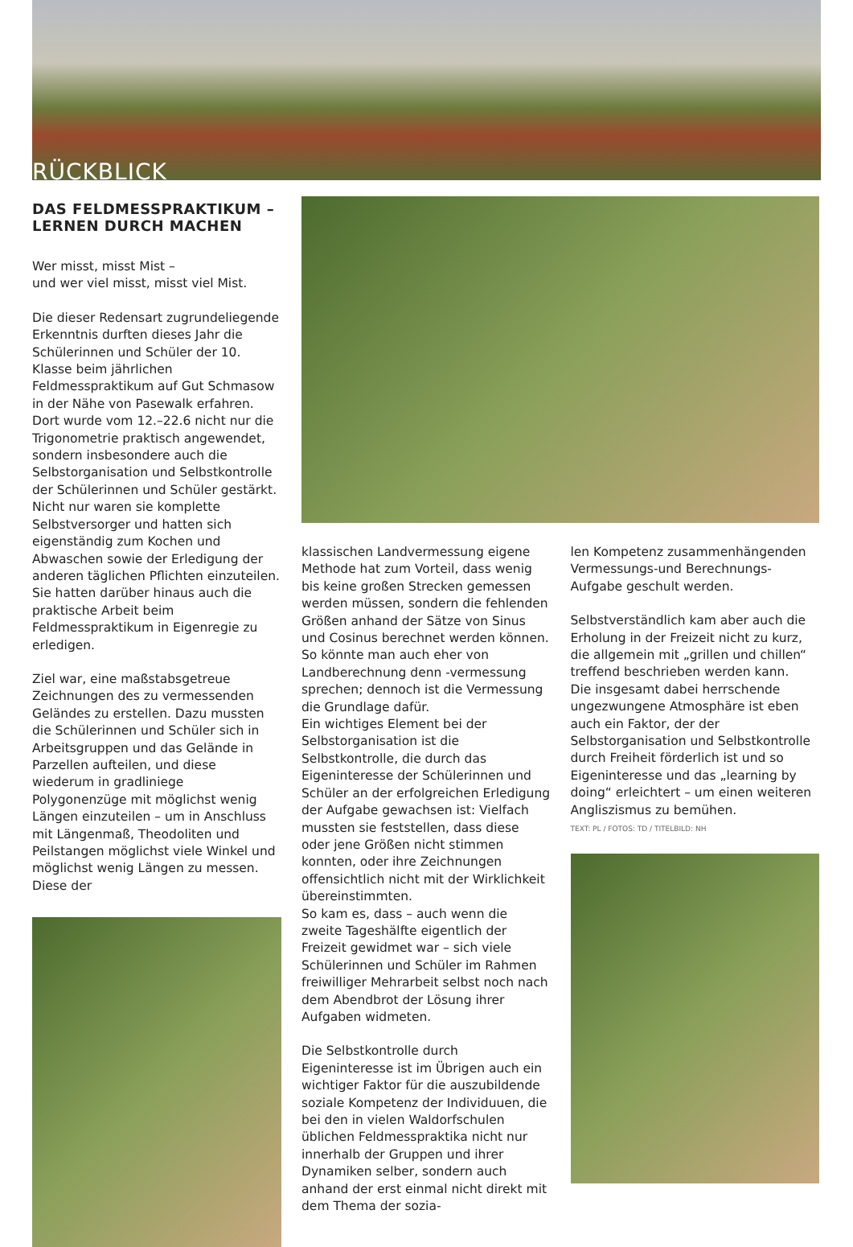RÜCKBLICK
DAS FELDMESSPRAKTIKUM –
LERNEN DURCH MACHEN
Wer misst, misst Mist –
und wer viel misst, misst viel Mist.
Die dieser Redensart zugrundeliegende Erkenntnis durften dieses Jahr die Schülerinnen und Schüler der 10. Klasse beim jährlichen Feldmesspraktikum auf Gut Schmasow in der Nähe von Pasewalk erfahren. Dort wurde vom 12.–22.6 nicht nur die Trigonometrie praktisch angewendet, sondern insbesondere auch die Selbstorganisation und Selbstkontrolle der Schülerinnen und Schüler gestärkt. Nicht nur waren sie komplette Selbstversorger und hatten sich eigenständig zum Kochen und Abwaschen sowie der Erledigung der anderen täglichen Pflichten einzuteilen. Sie hatten darüber hinaus auch die praktische Arbeit beim Feldmesspraktikum in Eigenregie zu erledigen.
Ziel war, eine maßstabsgetreue Zeichnungen des zu vermessenden Geländes zu erstellen. Dazu mussten die Schülerinnen und Schüler sich in Arbeitsgruppen und das Gelände in Parzellen aufteilen, und diese wiederum in gradliniege Polygonenzüge mit möglichst wenig Längen einzuteilen – um in Anschluss mit Längenmaß, Theodoliten und Peilstangen möglichst viele Winkel und möglichst wenig Längen zu messen. Diese der
klassischen Landvermessung eigene Methode hat zum Vorteil, dass wenig bis keine großen Strecken gemessen werden müssen, sondern die fehlenden Größen anhand der Sätze von Sinus und Cosinus berechnet werden können. So könnte man auch eher von Landberechnung denn -vermessung sprechen; dennoch ist die Vermessung die Grundlage dafür.
Ein wichtiges Element bei der Selbstorganisation ist die Selbstkontrolle, die durch das Eigeninteresse der Schülerinnen und Schüler an der erfolgreichen Erledigung der Aufgabe gewachsen ist: Vielfach mussten sie feststellen, dass diese oder jene Größen nicht stimmen konnten, oder ihre Zeichnungen offensichtlich nicht mit der Wirklichkeit übereinstimmten.
So kam es, dass – auch wenn die zweite Tageshälfte eigentlich der Freizeit gewidmet war – sich viele Schülerinnen und Schüler im Rahmen freiwilliger Mehrarbeit selbst noch nach dem Abendbrot der Lösung ihrer Aufgaben widmeten.
Die Selbstkontrolle durch Eigeninteresse ist im Übrigen auch ein wichtiger Faktor für die auszubildende soziale Kompetenz der Individuuen, die bei den in vielen Waldorfschulen üblichen Feldmesspraktika nicht nur innerhalb der Gruppen und ihrer Dynamiken selber, sondern auch anhand der erst einmal nicht direkt mit dem Thema der sozia-
len Kompetenz zusammenhängenden Vermessungs-und Berechnungs-Aufgabe geschult werden.
Selbstverständlich kam aber auch die Erholung in der Freizeit nicht zu kurz, die allgemein mit „grillen und chillen“ treffend beschrieben werden kann.
Die insgesamt dabei herrschende ungezwungene Atmosphäre ist eben auch ein Faktor, der der Selbstorganisation und Selbstkontrolle durch Freiheit förderlich ist und so Eigeninteresse und das „learning by doing“ erleichtert – um einen weiteren Angliszismus zu bemühen.
TEXT: PL / FOTOS: TD / TITELBILD: NH